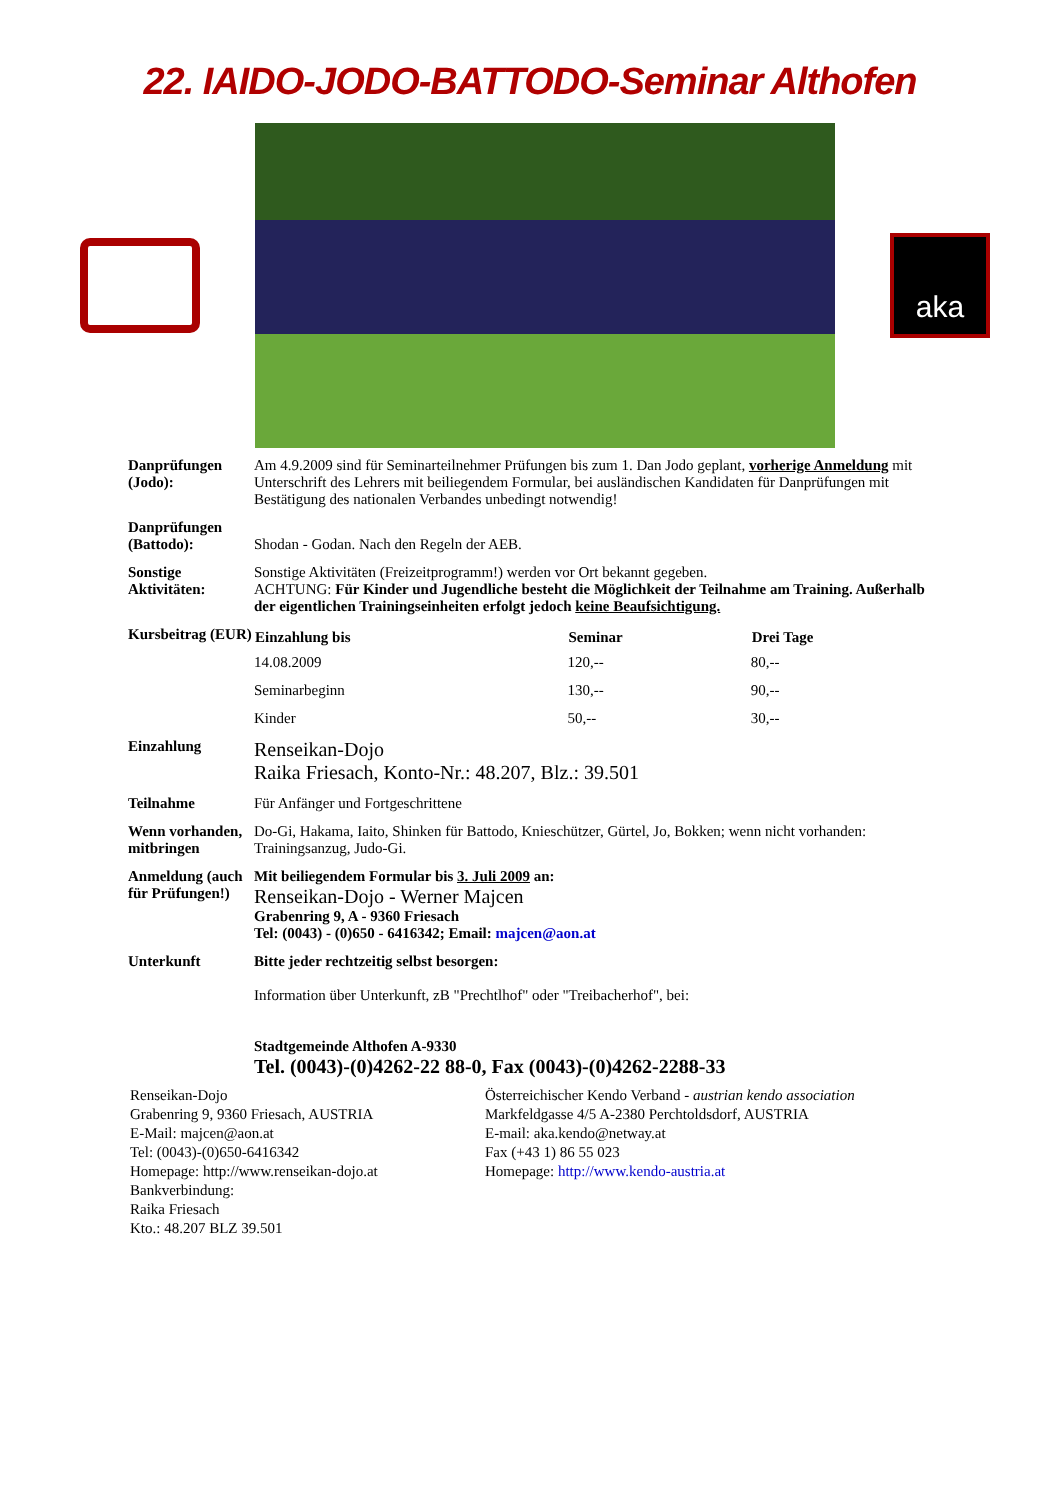22. IAIDO-JODO-BATTODO-Seminar Althofen
aka
| Danprüfungen (Jodo): | Am 4.9.2009 sind für Seminarteilnehmer Prüfungen bis zum 1. Dan Jodo geplant, vorherige Anmeldung mit Unterschrift des Lehrers mit beiliegendem Formular, bei ausländischen Kandidaten für Danprüfungen mit Bestätigung des nationalen Verbandes unbedingt notwendig! | | |
| Danprüfungen (Battodo): | Shodan - Godan. Nach den Regeln der AEB. | | |
| Sonstige Aktivitäten: | Sonstige Aktivitäten (Freizeitprogramm!) werden vor Ort bekannt gegeben. ACHTUNG: Für Kinder und Jugendliche besteht die Möglichkeit der Teilnahme am Training. Außerhalb der eigentlichen Trainingseinheiten erfolgt jedoch keine Beaufsichtigung. | | |
| Kursbeitrag (EUR) | Einzahlung bis | Seminar | Drei Tage |
| | 14.08.2009 | 120,-- | 80,-- |
| | Seminarbeginn | 130,-- | 90,-- |
| | Kinder | 50,-- | 30,-- |
| Einzahlung | Renseikan-Dojo Raika Friesach, Konto-Nr.: 48.207, Blz.: 39.501 | | |
| Teilnahme | Für Anfänger und Fortgeschrittene | | |
| Wenn vorhanden, mitbringen | Do-Gi, Hakama, Iaito, Shinken für Battodo, Knieschützer, Gürtel, Jo, Bokken; wenn nicht vorhanden: Trainingsanzug, Judo-Gi. | | |
| Anmeldung (auch für Prüfungen!) | Mit beiliegendem Formular bis 3. Juli 2009 an: Renseikan-Dojo - Werner Majcen Grabenring 9, A - 9360 Friesach Tel: (0043) - (0)650 - 6416342; Email: majcen@aon.at | | |
| Unterkunft | Bitte jeder rechtzeitig selbst besorgen: Information über Unterkunft, zB "Prechtlhof" oder "Treibacherhof", bei: Stadtgemeinde Althofen A-9330 Tel. (0043)-(0)4262-22 88-0, Fax (0043)-(0)4262-2288-33 | | |
Renseikan-Dojo
Grabenring 9, 9360 Friesach, AUSTRIA
E-Mail: majcen@aon.at
Tel: (0043)-(0)650-6416342
Homepage: http://www.renseikan-dojo.at
Bankverbindung:
Raika Friesach
Kto.: 48.207 BLZ 39.501
Österreichischer Kendo Verband - austrian kendo association
Markfeldgasse 4/5 A-2380 Perchtoldsdorf, AUSTRIA
E-mail: aka.kendo@netway.at
Fax (+43 1) 86 55 023
Homepage: http://www.kendo-austria.at